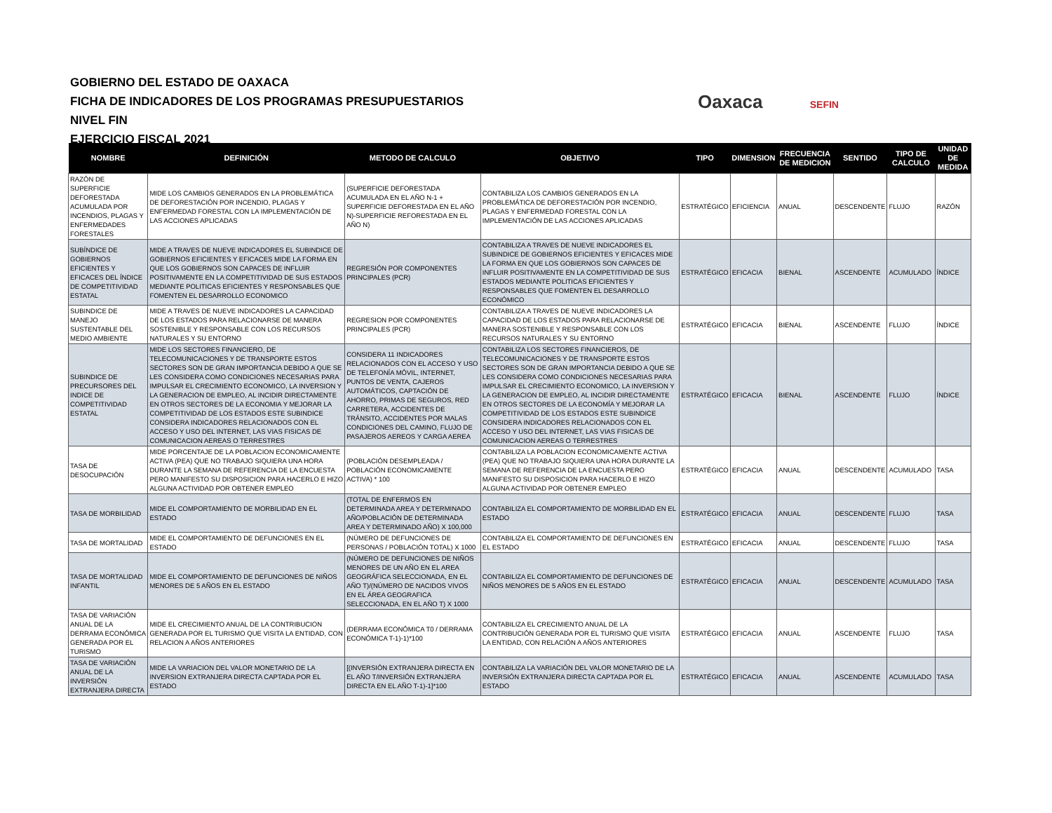GOBIERNO DEL ESTADO DE OAXACA
FICHA DE INDICADORES DE LOS PROGRAMAS PRESUPUESTARIOS
NIVEL FIN
EJERCICIO FISCAL 2021
Oaxaca SEFIN
| NOMBRE | DEFINICIÓN | METODO DE CALCULO | OBJETIVO | TIPO | DIMENSION | FRECUENCIA DE MEDICION | SENTIDO | TIPO DE CALCULO | UNIDAD DE MEDIDA |
| --- | --- | --- | --- | --- | --- | --- | --- | --- | --- |
| RAZÓN DE SUPERFICIE DEFORESTADA ACUMULADA POR INCENDIOS, PLAGAS Y ENFERMEDADES FORESTALES | MIDE LOS CAMBIOS GENERADOS EN LA PROBLEMÁTICA DE DEFORESTACIÓN POR INCENDIO, PLAGAS Y ENFERMEDAD FORESTAL CON LA IMPLEMENTACIÓN DE LAS ACCIONES APLICADAS | (SUPERFICIE DEFORESTADA ACUMULADA EN EL AÑO N-1 + SUPERFICIE DEFORESTADA EN EL AÑO N)-SUPERFICIE REFORESTADA EN EL AÑO N) | CONTABILIZA LOS CAMBIOS GENERADOS EN LA PROBLEMÁTICA DE DEFORESTACIÓN POR INCENDIO, PLAGAS Y ENFERMEDAD FORESTAL CON LA IMPLEMENTACIÓN DE LAS ACCIONES APLICADAS | ESTRATÉGICO | EFICIENCIA | ANUAL | DESCENDENTE | FLUJO | RAZÓN |
| SUBÍNDICE DE GOBIERNOS EFICIENTES Y EFICACES DEL ÍNDICE DE COMPETITIVIDAD ESTATAL | MIDE A TRAVES DE NUEVE INDICADORES EL SUBINDICE DE GOBIERNOS EFICIENTES Y EFICACES MIDE LA FORMA EN QUE LOS GOBIERNOS SON CAPACES DE INFLUIR POSITIVAMENTE EN LA COMPETITIVIDAD DE SUS ESTADOS MEDIANTE POLITICAS EFICIENTES Y RESPONSABLES QUE FOMENTEN EL DESARROLLO ECONOMICO | REGRESIÓN POR COMPONENTES PRINCIPALES (PCR) | CONTABILIZA A TRAVES DE NUEVE INDICADORES EL SUBINDICE DE GOBIERNOS EFICIENTES Y EFICACES MIDE LA FORMA EN QUE LOS GOBIERNOS SON CAPACES DE INFLUIR POSITIVAMENTE EN LA COMPETITIVIDAD DE SUS ESTADOS MEDIANTE POLITICAS EFICIENTES Y RESPONSABLES QUE FOMENTEN EL DESARROLLO ECONÓMICO | ESTRATÉGICO | EFICACIA | BIENAL | ASCENDENTE | ACUMULADO | ÍNDICE |
| SUBINDICE DE MANEJO SUSTENTABLE DEL MEDIO AMBIENTE | MIDE A TRAVES DE NUEVE INDICADORES LA CAPACIDAD DE LOS ESTADOS PARA RELACIONARSE DE MANERA SOSTENIBLE Y RESPONSABLE CON LOS RECURSOS NATURALES Y SU ENTORNO | REGRESION POR COMPONENTES PRINCIPALES (PCR) | CONTABILIZA A TRAVES DE NUEVE INDICADORES LA CAPACIDAD DE LOS ESTADOS PARA RELACIONARSE DE MANERA SOSTENIBLE Y RESPONSABLE CON LOS RECURSOS NATURALES Y SU ENTORNO | ESTRATÉGICO | EFICACIA | BIENAL | ASCENDENTE | FLUJO | ÍNDICE |
| SUBINDICE DE PRECURSORES DEL INDICE DE COMPETITIVIDAD ESTATAL | MIDE LOS SECTORES FINANCIERO, DE TELECOMUNICACIONES Y DE TRANSPORTE ESTOS SECTORES SON DE GRAN IMPORTANCIA DEBIDO A QUE SE LES CONSIDERA COMO CONDICIONES NECESARIAS PARA IMPULSAR EL CRECIMIENTO ECONOMICO, LA INVERSION Y LA GENERACION DE EMPLEO, AL INCIDIR DIRECTAMENTE EN OTROS SECTORES DE LA ECONOMIA Y MEJORAR LA COMPETITIVIDAD DE LOS ESTADOS ESTE SUBINDICE CONSIDERA INDICADORES RELACIONADOS CON EL ACCESO Y USO DEL INTERNET, LAS VIAS FISICAS DE COMUNICACION AEREAS O TERRESTRES | CONSIDERA 11 INDICADORES RELACIONADOS CON EL ACCESO Y USO DE TELEFONÍA MÓVIL, INTERNET, PUNTOS DE VENTA, CAJEROS AUTOMÁTICOS, CAPTACIÓN DE AHORRO, PRIMAS DE SEGUROS, RED CARRETERA, ACCIDENTES DE TRÁNSITO, ACCIDENTES POR MALAS CONDICIONES DEL CAMINO, FLUJO DE PASAJEROS AEREOS Y CARGA AEREA | CONTABILIZA LOS SECTORES FINANCIEROS, DE TELECOMUNICACIONES Y DE TRANSPORTE ESTOS SECTORES SON DE GRAN IMPORTANCIA DEBIDO A QUE SE LES CONSIDERA COMO CONDICIONES NECESARIAS PARA IMPULSAR EL CRECIMIENTO ECONOMICO, LA INVERSION Y LA GENERACION DE EMPLEO, AL INCIDIR DIRECTAMENTE EN OTROS SECTORES DE LA ECONOMÍA Y MEJORAR LA COMPETITIVIDAD DE LOS ESTADOS ESTE SUBINDICE CONSIDERA INDICADORES RELACIONADOS CON EL ACCESO Y USO DEL INTERNET, LAS VIAS FISICAS DE COMUNICACION AEREAS O TERRESTRES | ESTRATÉGICO | EFICACIA | BIENAL | ASCENDENTE | FLUJO | ÍNDICE |
| TASA DE DESOCUPACIÓN | MIDE PORCENTAJE DE LA POBLACION ECONOMICAMENTE ACTIVA (PEA) QUE NO TRABAJO SIQUIERA UNA HORA DURANTE LA SEMANA DE REFERENCIA DE LA ENCUESTA PERO MANIFESTO SU DISPOSICION PARA HACERLO E HIZO ALGUNA ACTIVIDAD POR OBTENER EMPLEO | (POBLACIÓN DESEMPLEADA / POBLACIÓN ECONOMICAMENTE ACTIVA) * 100 | CONTABILIZA LA POBLACION ECONOMICAMENTE ACTIVA (PEA) QUE NO TRABAJO SIQUIERA UNA HORA DURANTE LA SEMANA DE REFERENCIA DE LA ENCUESTA PERO MANIFESTO SU DISPOSICION PARA HACERLO E HIZO ALGUNA ACTIVIDAD POR OBTENER EMPLEO | ESTRATÉGICO | EFICACIA | ANUAL | DESCENDENTE | ACUMULADO | TASA |
| TASA DE MORBILIDAD | MIDE EL COMPORTAMIENTO DE MORBILIDAD EN EL ESTADO | (TOTAL DE ENFERMOS EN DETERMINADA AREA Y DETERMINADO AÑO/POBLACIÓN DE DETERMINADA AREA Y DETERMINADO AÑO) X 100,000 | CONTABILIZA EL COMPORTAMIENTO DE MORBILIDAD EN EL ESTADO | ESTRATÉGICO | EFICACIA | ANUAL | DESCENDENTE | FLUJO | TASA |
| TASA DE MORTALIDAD | MIDE EL COMPORTAMIENTO DE DEFUNCIONES EN EL ESTADO | (NÚMERO DE DEFUNCIONES DE PERSONAS / POBLACIÓN TOTAL) X 1000 | CONTABILIZA EL COMPORTAMIENTO DE DEFUNCIONES EN EL ESTADO | ESTRATÉGICO | EFICACIA | ANUAL | DESCENDENTE | FLUJO | TASA |
| TASA DE MORTALIDAD INFANTIL | MIDE EL COMPORTAMIENTO DE DEFUNCIONES DE NIÑOS MENORES DE 5 AÑOS EN EL ESTADO | (NÚMERO DE DEFUNCIONES DE NIÑOS MENORES DE UN AÑO EN EL AREA GEOGRÁFICA SELECCIONADA, EN EL AÑO T)/(NÚMERO DE NACIDOS VIVOS EN EL ÁREA GEOGRAFICA SELECCIONADA, EN EL AÑO T) X 1000 | CONTABILIZA EL COMPORTAMIENTO DE DEFUNCIONES DE NIÑOS MENORES DE 5 AÑOS EN EL ESTADO | ESTRATÉGICO | EFICACIA | ANUAL | DESCENDENTE | ACUMULADO | TASA |
| TASA DE VARIACIÓN ANUAL DE LA DERRAMA ECONÓMICA GENERADA POR EL TURISMO | MIDE EL CRECIMIENTO ANUAL DE LA CONTRIBUCION GENERADA POR EL TURISMO QUE VISITA LA ENTIDAD, CON RELACION A AÑOS ANTERIORES | (DERRAMA ECONÓMICA T0 / DERRAMA ECONÓMICA T-1)-1)*100 | CONTABILIZA EL CRECIMIENTO ANUAL DE LA CONTRIBUCIÓN GENERADA POR EL TURISMO QUE VISITA LA ENTIDAD, CON RELACIÓN A AÑOS ANTERIORES | ESTRATÉGICO | EFICACIA | ANUAL | ASCENDENTE | FLUJO | TASA |
| TASA DE VARIACIÓN ANUAL DE LA INVERSIÓN EXTRANJERA DIRECTA | MIDE LA VARIACION DEL VALOR MONETARIO DE LA INVERSION EXTRANJERA DIRECTA CAPTADA POR EL ESTADO | [(INVERSIÓN EXTRANJERA DIRECTA EN EL AÑO T/INVERSIÓN EXTRANJERA DIRECTA EN EL AÑO T-1)-1]*100 | CONTABILIZA LA VARIACIÓN DEL VALOR MONETARIO DE LA INVERSIÓN EXTRANJERA DIRECTA CAPTADA POR EL ESTADO | ESTRATÉGICO | EFICACIA | ANUAL | ASCENDENTE | ACUMULADO | TASA |